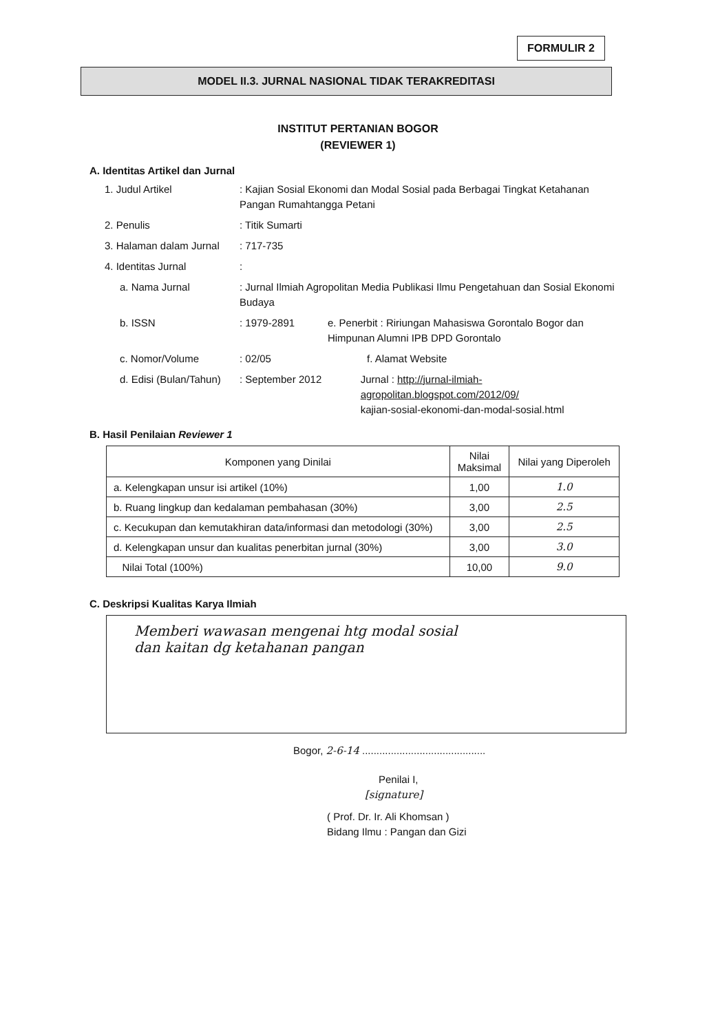FORMULIR 2
MODEL II.3. JURNAL NASIONAL TIDAK TERAKREDITASI
INSTITUT PERTANIAN BOGOR
(REVIEWER 1)
A. Identitas Artikel dan Jurnal
1. Judul Artikel: Kajian Sosial Ekonomi dan Modal Sosial pada Berbagai Tingkat Ketahanan Pangan Rumahtangga Petani
2. Penulis: Titik Sumarti
3. Halaman dalam Jurnal: 717-735
4. Identitas Jurnal:
a. Nama Jurnal: Jurnal Ilmiah Agropolitan Media Publikasi Ilmu Pengetahuan dan Sosial Ekonomi Budaya
b. ISSN: 1979-2891 e. Penerbit : Ririungan Mahasiswa Gorontalo Bogor dan Himpunan Alumni IPB DPD Gorontalo
c. Nomor/Volume: 02/05 f. Alamat Website
d. Edisi (Bulan/Tahun): September 2012 Jurnal : http://jurnal-ilmiah-agropolitan.blogspot.com/2012/09/
kajian-sosial-ekonomi-dan-modal-sosial.html
B. Hasil Penilaian Reviewer 1
| Komponen yang Dinilai | Nilai Maksimal | Nilai yang Diperoleh |
| --- | --- | --- |
| a. Kelengkapan unsur isi artikel (10%) | 1,00 | 1.0 |
| b. Ruang lingkup dan kedalaman pembahasan (30%) | 3,00 | 2.5 |
| c. Kecukupan dan kemutakhiran data/informasi dan metodologi (30%) | 3,00 | 2.5 |
| d. Kelengkapan unsur dan kualitas penerbitan jurnal (30%) | 3,00 | 3.0 |
| Nilai Total (100%) | 10,00 | 9.0 |
C. Deskripsi Kualitas Karya Ilmiah
Memberi wawasan mengenai htg modal sosial
dan kaitan dg ketahanan pangan
Bogor, 2-6-14 ...........................................
Penilai I,
[signature]
( Prof. Dr. Ir. Ali Khomsan )
Bidang Ilmu : Pangan dan Gizi